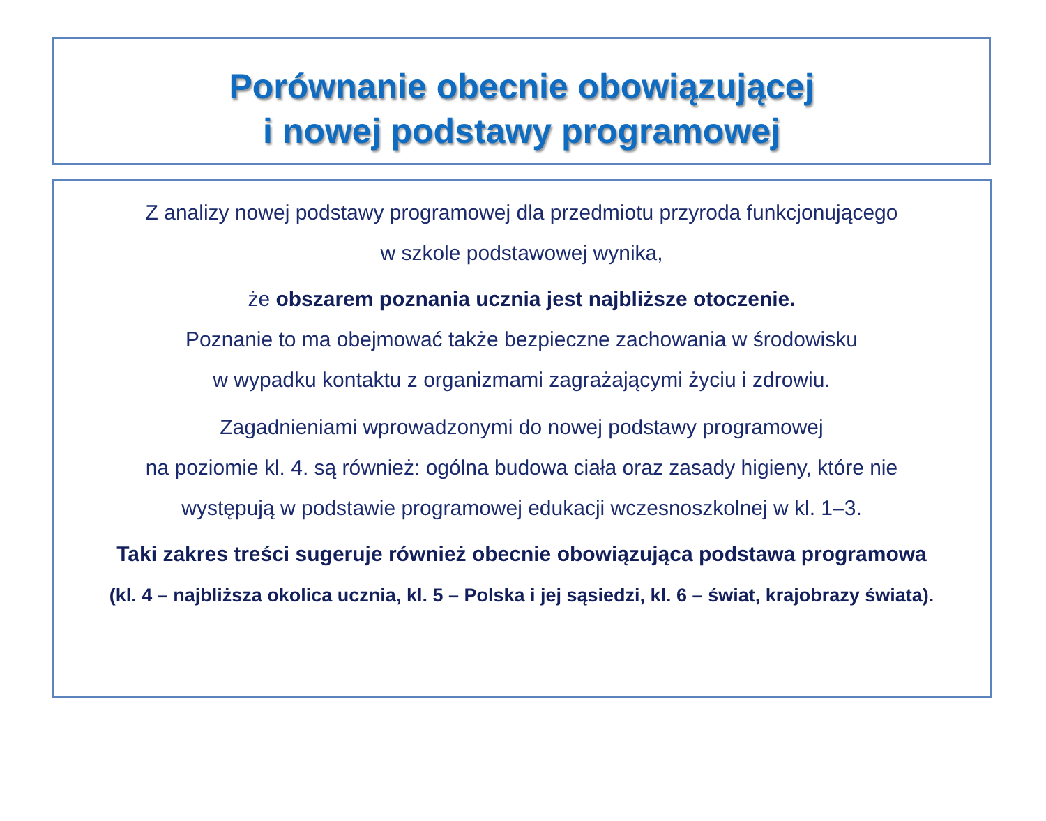Porównanie obecnie obowiązującej
i nowej podstawy programowej
Z analizy nowej podstawy programowej dla przedmiotu przyroda funkcjonującego
w szkole podstawowej wynika,
że obszarem poznania ucznia jest najbliższe otoczenie.
Poznanie to ma obejmować także bezpieczne zachowania w środowisku
w wypadku kontaktu z organizmami zagrażającymi życiu i zdrowiu.
Zagadnieniami wprowadzonymi do nowej podstawy programowej
na poziomie kl. 4. są również: ogólna budowa ciała oraz zasady higieny, które nie
występują w podstawie programowej edukacji wczesnoszkolnej w kl. 1–3.
Taki zakres treści sugeruje również obecnie obowiązująca podstawa programowa
(kl. 4 – najbliższa okolica ucznia, kl. 5 – Polska i jej sąsiedzi, kl. 6 – świat, krajobrazy świata).